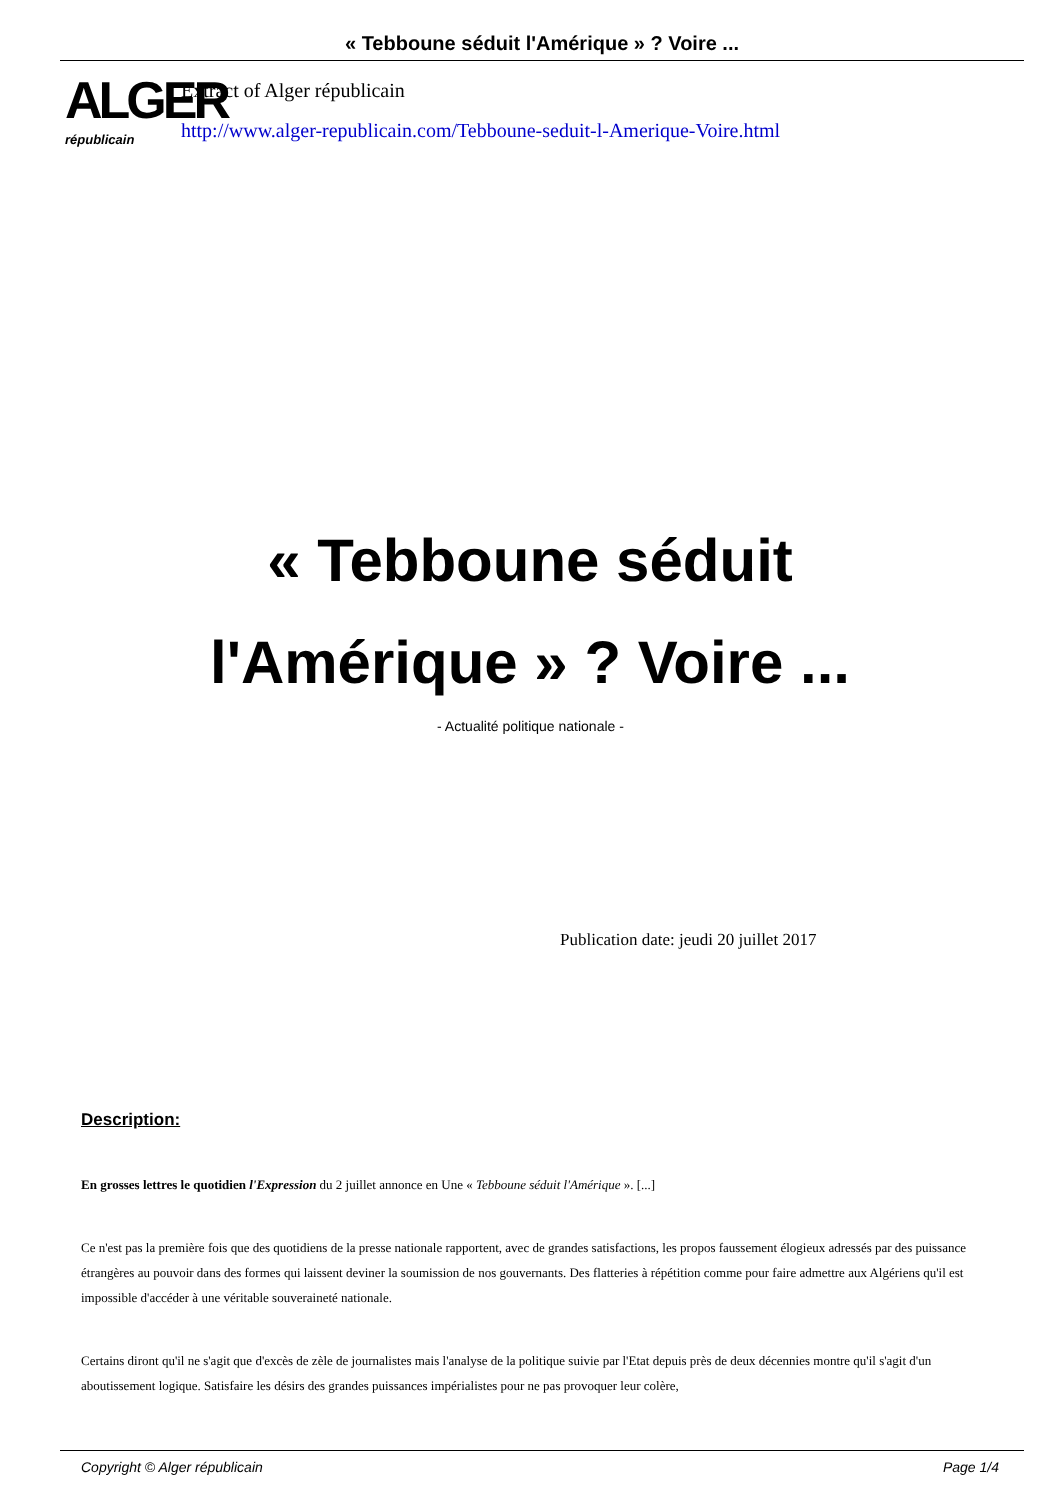« Tebboune séduit l'Amérique » ? Voire ...
ALGER
républicain
Extract of Alger républicain
http://www.alger-republicain.com/Tebboune-seduit-l-Amerique-Voire.html
« Tebboune séduit l'Amérique » ? Voire ...
- Actualité politique nationale -
Publication date: jeudi 20 juillet 2017
Description:
En grosses lettres le quotidien l'Expression du 2 juillet annonce en Une « Tebboune séduit l'Amérique ». [...]
Ce n'est pas la première fois que des quotidiens de la presse nationale rapportent, avec de grandes satisfactions, les propos faussement élogieux adressés par des puissance étrangères au pouvoir dans des formes qui laissent deviner la soumission de nos gouvernants. Des flatteries à répétition comme pour faire admettre aux Algériens qu'il est impossible d'accéder à une véritable souveraineté nationale.
Certains diront qu'il ne s'agit que d'excès de zèle de journalistes mais l'analyse de la politique suivie par l'Etat depuis près de deux décennies montre qu'il s'agit d'un aboutissement logique. Satisfaire les désirs des grandes puissances impérialistes pour ne pas provoquer leur colère,
Copyright © Alger républicain Page 1/4